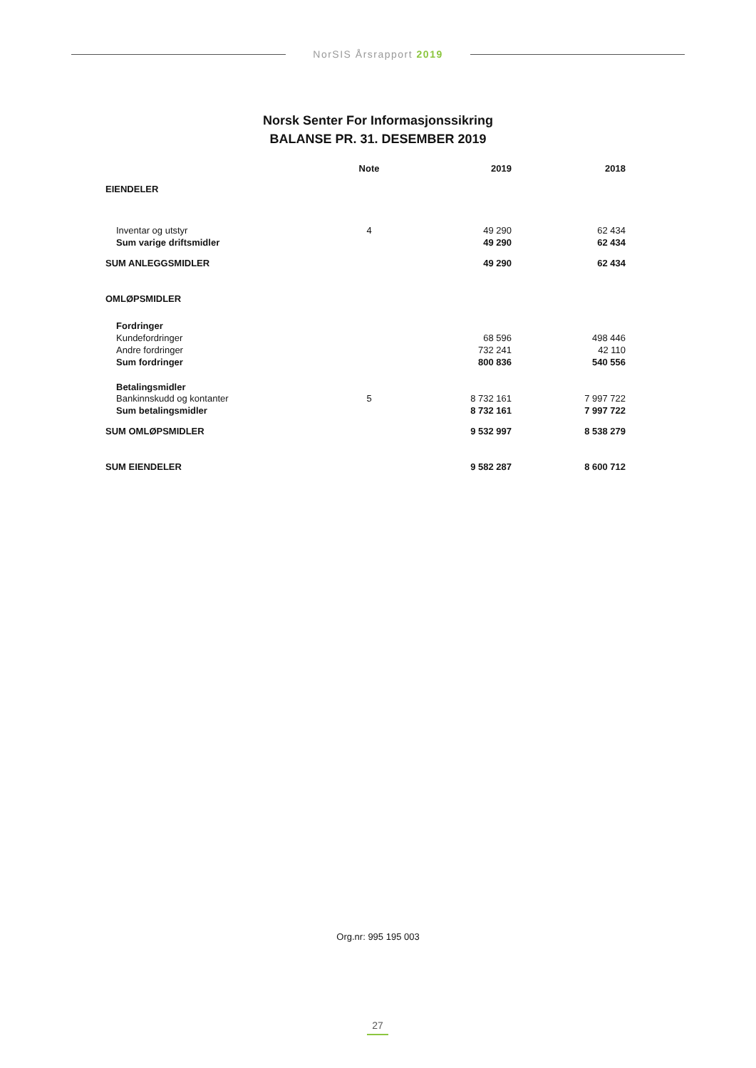NorSIS Årsrapport 2019
Norsk Senter For Informasjonssikring
BALANSE PR. 31. DESEMBER 2019
| | Note | 2019 | 2018 |
| --- | --- | --- | --- |
| EIENDELER | | | |
| Inventar og utstyr | 4 | 49 290 | 62 434 |
| Sum varige driftsmidler | | 49 290 | 62 434 |
| SUM ANLEGGSMIDLER | | 49 290 | 62 434 |
| OMLØPSMIDLER | | | |
| Fordringer | | | |
| Kundefordringer | | 68 596 | 498 446 |
| Andre fordringer | | 732 241 | 42 110 |
| Sum fordringer | | 800 836 | 540 556 |
| Betalingsmidler | | | |
| Bankinnskudd og kontanter | 5 | 8 732 161 | 7 997 722 |
| Sum betalingsmidler | | 8 732 161 | 7 997 722 |
| SUM OMLØPSMIDLER | | 9 532 997 | 8 538 279 |
| SUM EIENDELER | | 9 582 287 | 8 600 712 |
Org.nr: 995 195 003
27